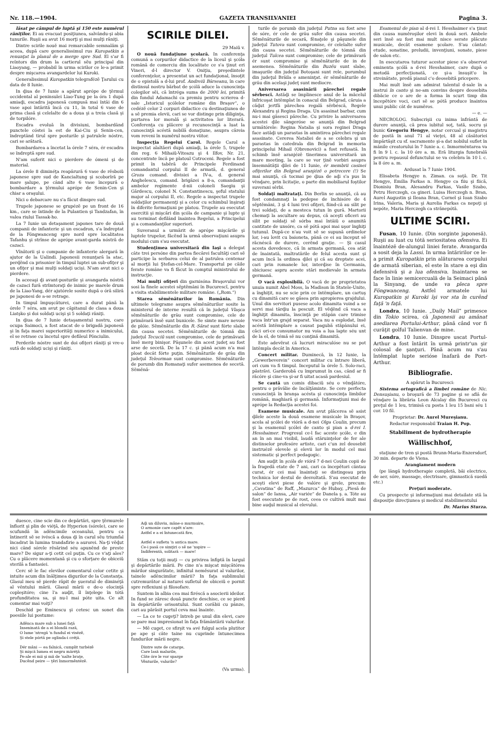Nr. 118.—1904. GAZETA TRANSILVANIEI Pagina 3.
lăsat pe câmpul de luptă şi 150 este numĕrul răniţilor. Ei au evacuat posiţiunea, salvându-şi abia tunurile. Ruşii au avut 16 morţi şi mai mulţi răniţi.
Dintre scirile nouĕ mai remarcabile semnalăm şi aceea, după care generalissimul rus Kuropatkin a renunţat la planul de a merge spre Sud. El s'ar fi reîntors din drum la cartierul sĕu principal din Liaoyang, — probabil în urma scirilor ce le-a primit despre mişcarea avangardelor lui Kuroki.
Generalissimul Kuropatkin telegrafézĕ Ţarului cu data de 8 Iunie.
In ḑiua de 7 Iunie a apărut aprópe de ţĕrmul occidental al peninsulei Liao-Tung pe la óra 1 după amiaḑi, escadra japonesă compusă mai întâi din 6 vase apoi întărită încă cu 11, în total 6 vase de prima clasă şi celelalte de a doua şi a treia clasă şi de torpilóre.
Escadra evoluă în divisiuni, bombardând punctele cóstei la est de Kai-Ciu şi Senin-cen, îndreptând tirul spre posturile şi patrulele nóstre, cari se arătară.
Bombardarea a încetat la órele 7 séra, ér escadra se îndreptă spre sud.
N'am suferit nici o pierdere de ómeni şi de material.
La órele 8 diminéţa reapărură 6 vase de rĕsboiŭ japonese spre sud de Kancialtung şi scoborîră pe mare şalupe, pe când alte 6 vase începură o bombardare a ţĕrmului aprópe de Senin-Cen şi chiar a oraşului.
Nici o debarcare nu s'a făcut dinspre sud.
Trupele japonese se grupézĕ pe un front de 16 km., care se întinde de la Pulantien şi Tandzafan, în valea riului Tassak-ho.
La 7 Iunie un detaşament japones tare de două companii de infanterie şi un escadron, s'a îndreptat de la Föngwanceng spre nord spre localitatea Tafanhu şi strînse de aprópe avant-garda nóstră de cazaci.
Vînătorii şi o companie de infanterie alergară în ajutor de la Ualindi. Japonesii renunţară la atac, perḑĕnd ca prisonier în timpul luptei un sub-ofiţer şi un ofiţer şi mai mulţi soldaţi ucişi. N'am avut nici o pierdere.
In aceeaşi ḑi avant-posturile şi avangarda nóstră de cazaci fură strîmtoraţi de inimic pe marele drum de la Liao-Yang, dér ajutórele sosite după o óră siliră pe japonesi de a-se retrage.
In timpul împuşcăturei, care a durat până la órele 7 séra, am avut pe căpitanul de clasa a doua Liatşko şi doi soldaţi ucişi şi 5 soldaţi răniţi.
In ḑiua de 7 Iunie detaşamentul nostru, care ocupa Saimoci, a fost atacat de o brigadă japonesă şi în faţa marei superiorităţi numerice a inimicului, el se retrase cu încetul spre defileul Pônciulin.
Perderile nóstre sunt de doi ofiţeri răniţi şi vre-o sută de soldaţi ucişi şi răniţi.
SCIRILE DILEI.
29 Maiŭ v.
O nouă fundaţiune şcolară. In conferenţa comună a corpurilor didactice de la liceul şi şcóla română de comerciu din localitate ce s'a ţinut eri Vineri, d-l director V. Oniţiu, preşedintele conferenţelor, a presentat un act fundaţional, însoţit de o epistolă a d-lui prof. Andreiŭ Bârseanu, în care distinsul nostru bărbat de şcólă aduce la cunoscinţa colegilor sĕi, că întréga suma de 2000 lei, primită din fondul Adamachi ca premiu pentru scrierea d-sale „Istoricul şcólelor române din Braşov“, o cedézĕ celor 2 corpuri didactice cu destinaţiunea de a sĕ premia elevii, cari se vor distinge prin diliginţa, purtarea lor morală şi activitatea lor literară. Conferenţa cu plăcere şi recunoscinţă a luat la cunoscinţă acéstă nobilă donaţiune, asupra căreia vom reveni în numĕrul nostru viitor.
Inspecţia Regelui Carol. Regele Carol a inspectat alaltăeri după amiaḑi, la órele 5, trupele din reg. 6 Mihaiŭ-Viteazu şi 4 Ilfov, Nr. 21, concentrate încă pe platoul Cotroceni. Regele a fost primit în tabĕră de Principele Ferdinand comandantul corpului II de armată, d. general Groza comand. divisiei a IV-a, d. general Anghelescu, comand. brigăzei a 8-a, comandanţii ambelor regimente d-nii coloneli Saegiu şi Gărdescu, colonel N. Constantinescu, şeful statului major al corpului II, etc. Regele a inspectat trupele soldaţilor permanenţi şi a celor cu schimbul înşiraţi în diferite formaţiuni pe platou. Trupele au esecutat esercitii şi mişcări din şcóla de campanie şi lupte şi au terminat defilând înaintea Regelui, a Principelui şi a comandanţilor superiori.
Suveranul a urmărit de aprópe mişcările şi luptele trupelor, făcĕnd la urmă observaţiuni asupra modului cum s'au esecutat.
Studenţimea universitară din Iaşi a delegat câte trei persóne din partea fiecărei facultăţi cari sĕ participe la serbarea celui de al patrulea centenar al morţii lui Ştefan-cel-Mare. Transportul pe căile ferate române va fi făcut în comptul ministrului de instrucţie.
Mai mulţi ofiţeri din garnisóna Braşovului vor sosi la finele acestei sĕptĕmâni în Bucurescĭ, pentru a visita stabilimentele militare române. („Rom.“)
Starea sĕmĕnăturilor în România. Din ultimele telegrame asupra sĕmĕnăturilor sosite la ministerul de interne resultă că în judeţul Vlaşca sĕmĕnăturile de grâu sunt compromise, cele de primăvară însĕ sunt bunicele. Se simte mare nevoie de plóie. Sĕmĕnăturile din R.-Sărat sunt fórte slabe din causa secetei. Sĕmĕnăturile de tómnă din judeţul Tecuciŭ sunt compromise, cele de primăvară însĕ merg binişor. Păşunele din acest judeţ au fost arse de secetă. De la 17 c. şi până acum n'a mai ploat decât fórte puţin. Sĕmĕnăturile de grâu din judeţul Teleorman sunt compromise. Sĕmĕnăturile de porumb din Romanaţi sufer asemenea de secetă. Sĕmĕnă-
turile de porumb din judeţul Putna au fost arse de sóre, ér cele de grâu sufer din causa secetei. Sĕmĕnăturile de secară, fĕnaţele şi păşunele din judeţul Tutova sunt compromise, ér celelalte sufer din causa secetei. Sĕmĕnăturile de tómnă din judeţul Tulcea sunt compromise; cele de primăvară ér sunt compromise şi sĕmĕnăturile de in de asemenea. Sĕmĕnăturile din Buzĕu sunt slabe, imaşurile din judeţul Botoşani sunt rele, porumbul din judeţul Brăila e ameninţat. ér sĕmĕnăturile de grâu din acelaşi judeţ sunt mediocre.
Aniversarea asasinării părechei regale sêrbescĭ. Astăḑi se împlinesce anul de la măcelul înfricoşat întêmplat în conacul din Belgrad, căruia a căḑut jertfă părechea regală sêrbéscă, Regele Alexandru şi Regina Draga. Un asasinat barbar, cum nu-i mai găsesci păreche. Cu privire la aniversarea acestei ḑile sângeróse se anunţă din Belgrad următórele: Regina Natalia şi sora reginei Draga face astăḑi un parastas în amintirea părechei regale asasinate. Cererea Nataliei de a se celebra şi un parastas în catedrala din Belgrad în memoria principelui Mihail (Obrenovici) a fost refusată. In schimb însĕ aranjézĕ tinerimea universitară un mare meeting, la care se vor ţinĕ vorbiri asupra însemnătăţii ḑilei de 11 Iunie, ér membrii casinei ofiţerilor din Belgrad aranjézĕ o petrecere (!) Se mai anunţă, că tocmai pe ḑiua de aḑi s'a pus în vênḑare, prin licitaţie, o parte din mobiliarul foştilor suverani sêrbi.
Soldaţi maltrataţi. Din Berlin se anunţă, că au fost condamnaţi la pedepse de închisóre de 4 sĕptĕmâni, 3 şi 4 luni trei ofiţeri, fiind-că au silit pe trei soldaţi, de a mesteca tutun în gură. Martorii chemaţi la ascultare au depus, că aceşti oficeri au silit pe soldaţi sĕ sórba mai întâiŭ o anumită cantitate de unsóre, ca sĕ pótă apoi mai uşor înghiţi tutunul. După-ce n'au voit sĕ se supună ordinelor lor, i-au lovit cu baioneta, până ce ei au început sĕ răcnéscă de durere, cerĕnd graţie. — Şi casul acesta dovedesce, că în armata germană, cea atât de înaintată, maltratările de felul acesta sunt şi acum încă la ordinea ḑilei şi că au dreptate acei, cari prin romanele lor, interḑise în Germania, sbiciuesc aspru aceste stări medievale în armata germană.
O vacă esplosibilă. O vacă de pe proprietatea unuia numit Abel Moss, la Madison în Statele-Unite, a înghiţit, nu se scie prin ce întêmplare, un cartuş cu dinamită care se găsea prin apropierea grajdului. Unul din servitori pusese acolo dinamita voind a se servi mai târḑiu la pescuit. El vĕḑĕnd că vaca a înghiţit dinamita, înscinţă pe stăpân care trimise vaca într'un grajd separat. Vaca nu a esplodat, însĕ acéstă întêmplare a causat pagubă stăpânului ei, căci ori-ce consumator nu voia a lua lapte séu unt de la el, de témă sĕ nu conţină dinamită.
Este adevĕrat că lucruri miraculóse nu se pot întêmpla decât în America.
Concert militar. Duminecă, în 12 Iunie, la „Gewerbeverein“ concert militar cu întrare liberă, ori cum va fi timpul. Inceputul la órele 5. Solo-raci, păstrăvi. Garderobă cu împrumut în cas, când ar fi răcóre şi cine-va şi-ar fi uitat acasă pardesiul.
Se caută un comis dibaciŭ séu o vênḑătóre, pentru o prăvălie de încălţăminte. Se cere perfecta cunoscinţă în branşa acésta şi cunoscinţa limbilor română, maghiară şi germană. Informaţiuni mai de aprópe la Redacţia acestei foi.
Esamene musicale. Am avut plăcerea sĕ asist ḑilele aceste la două esamene musicale în Braşov, acela al şcólei de vióră a d-nei Olga Coulin, precum şi la esamenul şcólei de canto şi pian a d-rei I. Hesshaimer. Progresul ce-l fac aceste şcóle, e din an în an mai visibil, laudă stăruinţelor de fer ale distinselor profesóre artiste, cari c'un zel deosebit instruézĕ elevele şi elevii lor în modul cel mai sistematic şi perfect pedagogic.
Am auḑit în şcóla de vióră 7 d-nei Coulin copii de la fragedă etate de 7 ani, cari ca începĕtori cântau curat, ér cei mai înaintaţi se distingeau prin technica lor destul de desvoltată. S'au esecutat de aceşti elevi piese de valóre şi grele, precum: „Cavatina“ de Raff, „Mazurca“ de Hubay, „Piesă de salon“ de Iansa, „Air variée“ de Danela ş. a. Tóte au fost esecutate pe de rost, ceea ce cultivă mult mai bine auḑul musical al elevului.
Esamenul de pian al d-rei I. Hesshaimer s'a ţinut din causa numĕroşilor elevi în două seri. Ambele seri însĕ au fost mai mult nisce serate plăcute musicale, decât esamene şcolare. S'au cântat: etude, sonatine, preludii, invenţiuni, sonate, piese de salon etc.
In esecutarea tuturor acestor piese s'a observat eminenta şcólă a d-rei Hesshaimer, care după o metodă perfecţionată, ce şi-a însuşit'o în streinătate, predă pianul c'o deosebită pricepere.
Mai mult însĕ am admirat talentul d-sale în a instrui în canto şi ne-am convins despre deosebita dibăcie ce o are de a forma în scurt timp din începĕtóre voci, cari sĕ se pótă produce înaintea unui public cât de numĕros.
— e. —
NECROLOG. Subscrişii cu inima înfrântă de durere anunţă, că prea iubitul soţ, tată, socru şi bunic Gregoriu Hengye, notar cercual şi magistru de postă în anul 71 al vieţei, 48 al căsătoriei împărtăşit cu sf. sacramente şi-a dat nobilul suflet în mânile creatorului în 7 Iunie a. c. Inmormêntarea va fi în 9 l. c. la 10 óre a. m. Eră liturgia funebrală pentru repausul defunctului se va celebra în 10 l. c. la 8 óre a. m.
Ardusat la 7 Iunie 1904.
Elisabeta Hengye n. Ziman. ca soţă. Dr. Tit Hengye, Emilia Farkas n. Hengye ca fiiu şi fiică, Dionisiu Bran, Alesandru Farkas, Vasile Szabo, Petru Herczegh, ca gineri. Luisa Herczegh n. Bran, Aurel Augustin şi Ileana Bran, Cornel şi Ioan Szabo Irina, Valeria, Maria şi Aurelia Farkas ca nepoţi şi nepóte, Maria Herczegh ca strănepótă.
ULTIME SCIRI.
Fusan, 10 Iunie. (Din sorginte japonesă). Ruşii au luat cu tótă seriositatea ofensiva. Ei înaintézĕ de-alungul liniei ferate. Avangarda a sosit deja la Lassi. In urma întăririlor ce le-a primit Kuropatkin prin alăturarea corpului de armată siberian, el este în stare a eşi din defensivă şi a lua ofensiva. Inaintarea se face în linie semicercuală de la Seimaci până la Sinyang, de unde va pleca spre Föngwanceng. Astfel armatele lui Kuropatkin şi Kuroki îşi vor sta în curênd faţă 'n faţă.
Londra, 10 Iunie. „Daily Mail“ primesce din Tokio scirea, că Japonesii au amânat asediarea Portului-Arthur, până când vor fi curăţit golful Talienvan de mine.
Londra, 10 Iunie. Dinspre uscat Portul-Arthur a fost întărit în urmă printr'un şir colosal de şanţuri. Până acum nu s'au întêmplat lupte serióse înafară de Port-Arthur.
Bibliografie.
A apărut la Bucuresci:
Sistema ortografică a limbei române de Nic. Densuşianu, o broşură de 73 pagine şi se află de vênḑare la librăria Leon Alcalay din Bucuresci cu preţul de 1 leu, trimisă cu posta 1 leu 15 bani séu 1 cor. 10 fil.
Proprietar: Dr. Aurel Mureşianu.
Redactor responsabil Traian H. Pop.
Stabiliment de hydrotherapie
Wällischhof,
staţiune de tren şi postă Brunn-Maria-Enzersdorf, 30 min. departe de Viena.
Arangiament modern
(pe lângă hydrotherapie completă, băi electrice, de aer, sóre, massage, electrisare, gimnastică suedă etc.)
Preţuri moderate.
Cu prospecte şi informaţiuni mai detailate stă la disposiţie direcţiunea şi medicul stabilimentului
Dr. Marius Sturza.
duesce, cine scie din ce depărtări, spre ţĕrmurele înflorit şi plin de viéţă, de Hyperion (sórele), care se scufundă în adêncimile oceanului, pentru ca întinerit sĕ se ivéscă a doua ḑi în carul sĕu triumfal încadrat în lumina trandafirie a aurorei. Na-ţi vĕḑut nici când sórele rĕsărind séu apunĕnd de preste mare? De sigur a-ţi cetit cel puţin. Cu ce v'aţi ales? Cu o plăcere momentană şi cu o sforţare de obiceiŭ sterilă a fantasiei.
Cerc sĕ le fac elevilor comentarul celor cetite şi intuite acum din înălţimea digurilor de la Constanţa. Glasul meu sĕ pierde răpit de şueratul de diminéţă al vêntului mării. Glasul mării e de-o elocinţă copleşitóre; cine l'a auḑit, îl înţelege în tótă profunditatea sa, şi nu-l mai póte uita. Ce alt comentar mai voiţi?
Deschid pe Eminescu şi cetesc un sonet din poesiile lui postume:
Adênca mare sub a lunei faţă
Inseninată de a ei blondă rază,
O lume 'ntregă 'n fundul ei visézĕ,
Şi stele pórtă pe oglinda-i créţă.
Dér mâni — ea falnică, cumplit turbézĕ
Şi mişcă lumea ei negru măréţă
Pe-ale ei mii şi mii de 'nalte braţe,
Ducênd peire — ţĕri înmormêntézĕ.
Aḑi un diluviu, mâne-o murmuire,
O armonie care capĕt n'are:
Astfel e a ei întunecată fire,
Astfel e sufletu 'n antica mare.
Ce-i pasă ce simţiri o sĕ ne 'nspire —
Indiferentă, solitară — mare!
Stăm cu toţii muţi — cu privirea înfiptă în largul şi depărtările mării. Pe cine n'a mişcat mişcătórea mărilor singurătate, infinitul nemĕsurat al valurilor, tainele adêncimilor mării? In faţa sublimului cutremurător al naturei sufletul de obiceiŭ e pornit spre reflexiuni şi filosofare.
Suntem în albia cea mai firéscă a asocierii ideilor. In fund se zăresc două puncte deschise, ce se pierd în depărtările orisontului. Sunt corăbii cu pânze, cari au părăsit portul ceva mai înainte.
— La ce te cugeţi? întreb pe unul din elevi, care se pare mai impresionat în faţa frământării valurilor.
— Mĕ cuget, ce sfirşit va avé fulgul acela plutitor pe ape şi câte taine nu cuprinde întunecimea fundurilor mării negre.
Dintre sute de catarge,
Care lasă malurile,
Câte óre le vor sparge
Vênturile, valurile?
(Va urma).